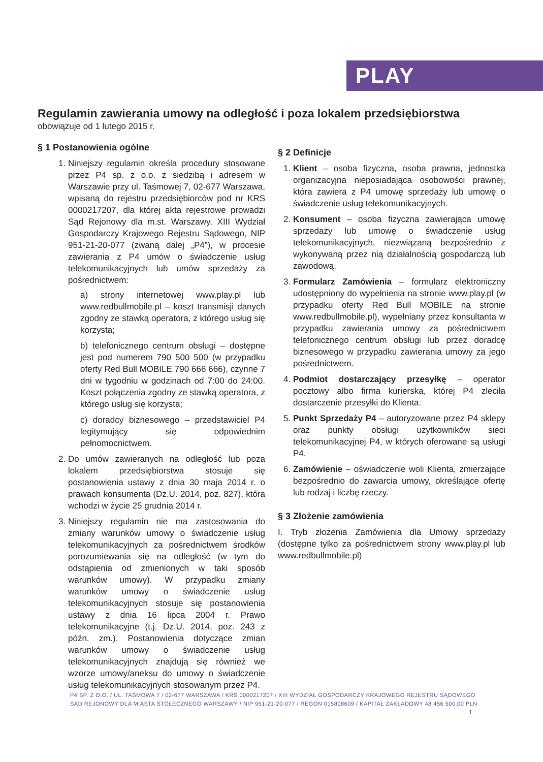PLAY
Regulamin zawierania umowy na odległość i poza lokalem przedsiębiorstwa
obowiązuje od 1 lutego 2015 r.
§ 1 Postanowienia ogólne
1. Niniejszy regulamin określa procedury stosowane przez P4 sp. z o.o. z siedzibą i adresem w Warszawie przy ul. Taśmowej 7, 02-677 Warszawa, wpisaną do rejestru przedsiębiorców pod nr KRS 0000217207, dla której akta rejestrowe prowadzi Sąd Rejonowy dla m.st. Warszawy, XIII Wydział Gospodarczy Krajowego Rejestru Sądowego, NIP 951-21-20-077 (zwaną dalej „P4”), w procesie zawierania z P4 umów o świadczenie usług telekomunikacyjnych lub umów sprzedaży za pośrednictwem:
a) strony internetowej www.play.pl lub www.redbullmobile.pl – koszt transmisji danych zgodny ze stawką operatora, z którego usług się korzysta;
b) telefonicznego centrum obsługi – dostępne jest pod numerem 790 500 500 (w przypadku oferty Red Bull MOBILE 790 666 666), czynne 7 dni w tygodniu w godzinach od 7:00 do 24:00. Koszt połączenia zgodny ze stawką operatora, z którego usług się korzysta;
c) doradcy biznesowego – przedstawiciel P4 legitymujący się odpowiednim pełnomocnictwem.
2. Do umów zawieranych na odległość lub poza lokalem przedsiębiorstwa stosuje się postanowienia ustawy z dnia 30 maja 2014 r. o prawach konsumenta (Dz.U. 2014, poz. 827), która wchodzi w życie 25 grudnia 2014 r.
3. Niniejszy regulamin nie ma zastosowania do zmiany warunków umowy o świadczenie usług telekomunikacyjnych za pośrednictwem środków porozumiewania się na odległość (w tym do odstąpienia od zmienionych w taki sposób warunków umowy). W przypadku zmiany warunków umowy o świadczenie usług telekomunikacyjnych stosuje się postanowienia ustawy z dnia 16 lipca 2004 r. Prawo telekomunikacyjne (t.j. Dz.U. 2014, poz. 243 z późn. zm.). Postanowienia dotyczące zmian warunków umowy o świadczenie usług telekomunikacyjnych znajdują się również we wzorze umowy/aneksu do umowy o świadczenie usług telekomunikacyjnych stosowanym przez P4.
§ 2 Definicje
1. Klient – osoba fizyczna, osoba prawna, jednostka organizacyjna nieposiadająca osobowości prawnej, która zawiera z P4 umowę sprzedaży lub umowę o świadczenie usług telekomunikacyjnych.
2. Konsument – osoba fizyczna zawierająca umowę sprzedaży lub umowę o świadczenie usług telekomunikacyjnych, niezwiązaną bezpośrednio z wykonywaną przez nią działalnością gospodarczą lub zawodową.
3. Formularz Zamówienia – formularz elektroniczny udostępniony do wypełnienia na stronie www.play.pl (w przypadku oferty Red Bull MOBILE na stronie www.redbullmobile.pl), wypełniany przez konsultanta w przypadku zawierania umowy za pośrednictwem telefonicznego centrum obsługi lub przez doradcę biznesowego w przypadku zawierania umowy za jego pośrednictwem.
4. Podmiot dostarczający przesyłkę – operator pocztowy albo firma kurierska, której P4 zleciła dostarczenie przesyłki do Klienta.
5. Punkt Sprzedaży P4 – autoryzowane przez P4 sklepy oraz punkty obsługi użytkowników sieci telekomunikacyjnej P4, w których oferowane są usługi P4.
6. Zamówienie – oświadczenie woli Klienta, zmierzające bezpośrednio do zawarcia umowy, określające ofertę lub rodzaj i liczbę rzeczy.
§ 3 Złożenie zamówienia
I. Tryb złożenia Zamówienia dla Umowy sprzedaży (dostępne tylko za pośrednictwem strony www.play.pl lub www.redbullmobile.pl)
P4 SP. Z O.O. / UL. TAŚMOWA 7 / 02-677 WARSZAWA / KRS 0000217207 / XIII WYDZIAŁ GOSPODARCZY KRAJOWEGO REJESTRU SĄDOWEGO
SĄD REJONOWY DLA MIASTA STOŁECZNEGO WARSZAWY / NIP 951-21-20-077 / REGON 015808609 / KAPITAŁ ZAKŁADOWY 48 456 500,00 PLN
1